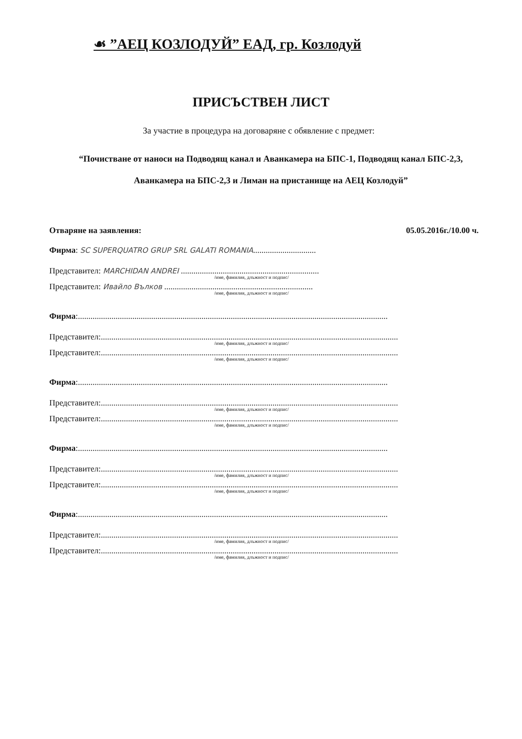☙ ”АЕЦ КОЗЛОДУЙ” ЕАД, гр. Козлодуй
ПРИСЪСТВЕН ЛИСТ
За участие в процедура на договаряне с обявление с предмет:
“Почистване от наноси на Подводящ канал и Аванкамера на БПС-1, Подводящ канал БПС-2,3, Аванкамера на БПС-2,3 и Лиман на пристанище на АЕЦ Козлодуй”
Отваряне на заявления: 05.05.2016г./10.00 ч.
Фирма: SC SUPERQUATRO GRUP SRL GALATI ROMANIA..............................
Представител: MARCHIDAN ANDREI ..................................................................
/име, фамилия, длъжност и подпис/
Представител: Ивайло Вълков .......................................................................
/име, фамилия, длъжност и подпис/
Фирма:....................................................................................................................................................
Представител:..............................................................................................................................................
/име, фамилия, длъжност и подпис/
Представител:..............................................................................................................................................
/име, фамилия, длъжност и подпис/
Фирма:....................................................................................................................................................
Представител:..............................................................................................................................................
/име, фамилия, длъжност и подпис/
Представител:..............................................................................................................................................
/име, фамилия, длъжност и подпис/
Фирма:....................................................................................................................................................
Представител:..............................................................................................................................................
/име, фамилия, длъжност и подпис/
Представител:..............................................................................................................................................
/име, фамилия, длъжност и подпис/
Фирма:....................................................................................................................................................
Представител:..............................................................................................................................................
/име, фамилия, длъжност и подпис/
Представител:..............................................................................................................................................
/име, фамилия, длъжност и подпис/